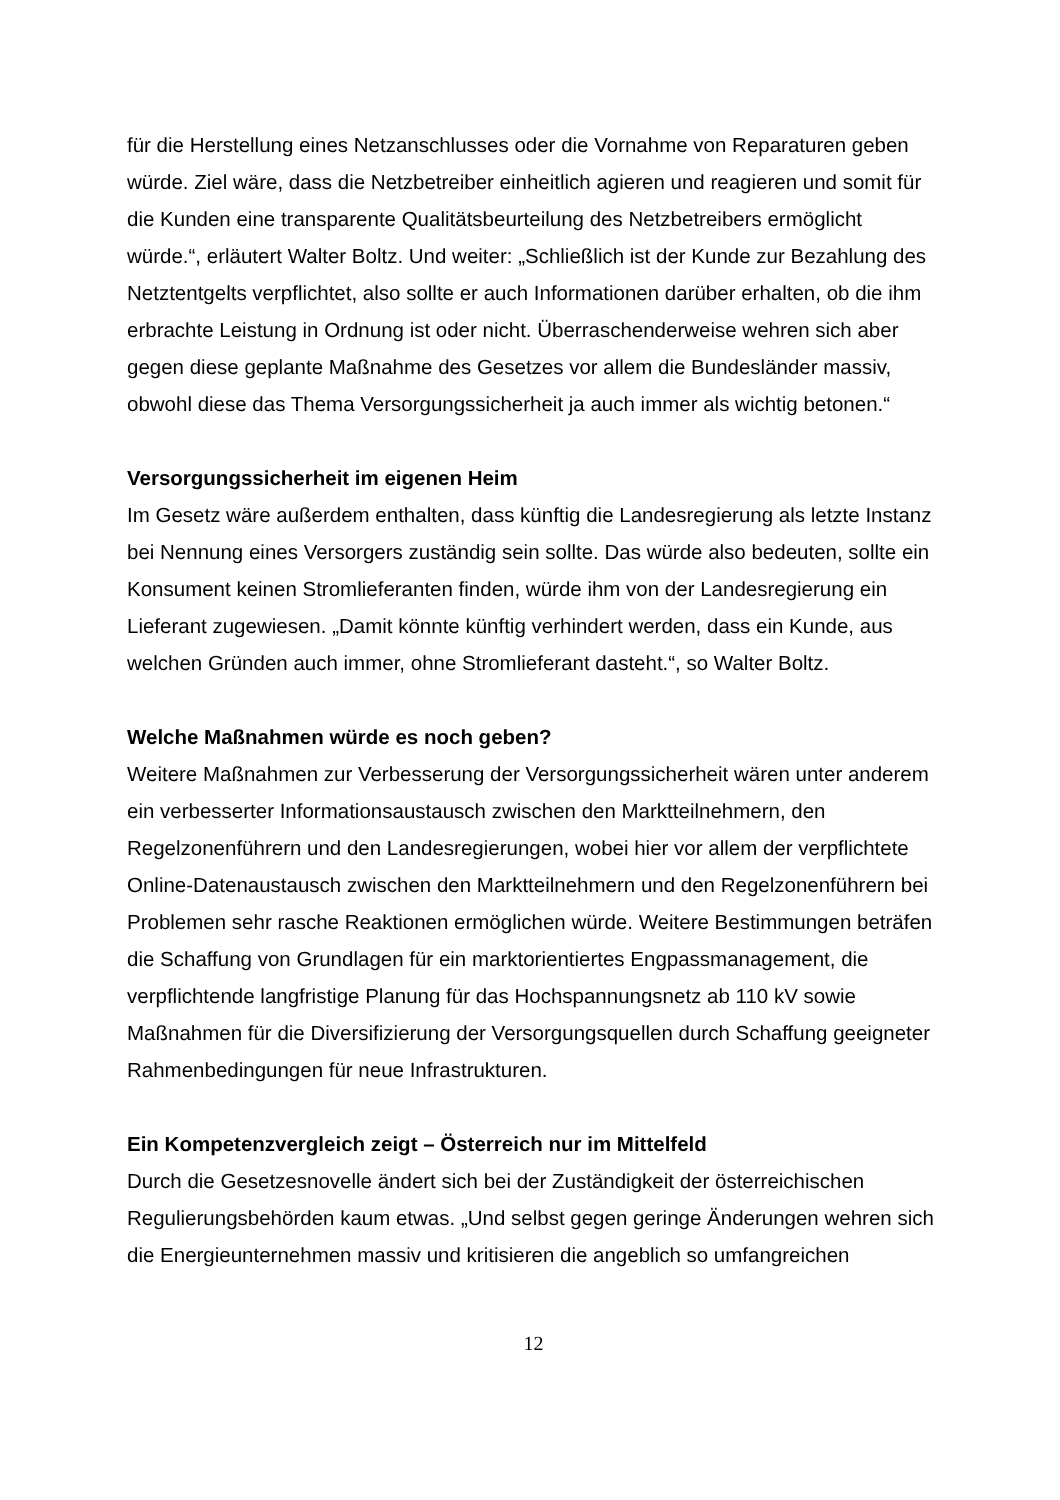für die Herstellung eines Netzanschlusses oder die Vornahme von Reparaturen geben würde. Ziel wäre, dass die Netzbetreiber einheitlich agieren und reagieren und somit für die Kunden eine transparente Qualitätsbeurteilung des Netzbetreibers ermöglicht würde.“, erläutert Walter Boltz. Und weiter: „Schließlich ist der Kunde zur Bezahlung des Netztentgelts verpflichtet, also sollte er auch Informationen darüber erhalten, ob die ihm erbrachte Leistung in Ordnung ist oder nicht. Überraschenderweise wehren sich aber gegen diese geplante Maßnahme des Gesetzes vor allem die Bundesländer massiv, obwohl diese das Thema Versorgungssicherheit ja auch immer als wichtig betonen.“
Versorgungssicherheit im eigenen Heim
Im Gesetz wäre außerdem enthalten, dass künftig die Landesregierung als letzte Instanz bei Nennung eines Versorgers zuständig sein sollte. Das würde also bedeuten, sollte ein Konsument keinen Stromlieferanten finden, würde ihm von der Landesregierung ein Lieferant zugewiesen. „Damit könnte künftig verhindert werden, dass ein Kunde, aus welchen Gründen auch immer, ohne Stromlieferant dasteht.“, so Walter Boltz.
Welche Maßnahmen würde es noch geben?
Weitere Maßnahmen zur Verbesserung der Versorgungssicherheit wären unter anderem ein verbesserter Informationsaustausch zwischen den Marktteilnehmern, den Regelzonenführern und den Landesregierungen, wobei hier vor allem der verpflichtete Online-Datenaustausch zwischen den Marktteilnehmern und den Regelzonenführern bei Problemen sehr rasche Reaktionen ermöglichen würde. Weitere Bestimmungen beträfen die Schaffung von Grundlagen für ein marktorientiertes Engpassmanagement, die verpflichtende langfristige Planung für das Hochspannungsnetz ab 110 kV sowie Maßnahmen für die Diversifizierung der Versorgungsquellen durch Schaffung geeigneter Rahmenbedingungen für neue Infrastrukturen.
Ein Kompetenzvergleich zeigt – Österreich nur im Mittelfeld
Durch die Gesetzesnovelle ändert sich bei der Zuständigkeit der österreichischen Regulierungsbehörden kaum etwas. „Und selbst gegen geringe Änderungen wehren sich die Energieunternehmen massiv und kritisieren die angeblich so umfangreichen
12